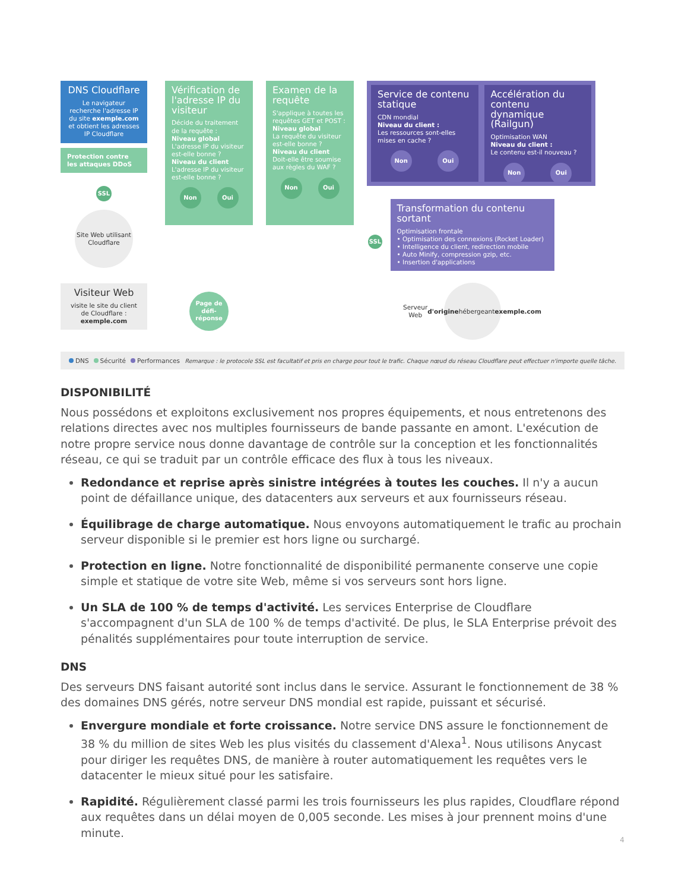DNS Cloudflare
Le navigateur recherche l'adresse IP du site exemple.com et obtient les adresses IP Cloudflare
Protection contre les attaques DDoS
SSL
Site Web utilisant Cloudflare
Visiteur Web
visite le site du client de Cloudflare : exemple.com
Vérification de l'adresse IP du visiteur
Décide du traitement de la requête :
Niveau global
L'adresse IP du visiteur est-elle bonne ?
Niveau du client
L'adresse IP du visiteur est-elle bonne ?
Non Oui
Page de défi-réponse
Examen de la requête
S'applique à toutes les requêtes GET et POST :
Niveau global
La requête du visiteur est-elle bonne ?
Niveau du client
Doit-elle être soumise aux règles du WAF ?
Non Oui
SSL
Service de contenu statique
CDN mondial
Niveau du client :
Les ressources sont-elles mises en cache ?
Non Oui
Accélération du contenu dynamique (Railgun)
Optimisation WAN
Niveau du client :
Le contenu est-il nouveau ?
Non Oui
Transformation du contenu sortant
Optimisation frontale
• Optimisation des connexions (Rocket Loader)
• Intelligence du client, redirection mobile
• Auto Minify, compression gzip, etc.
• Insertion d'applications
Serveur Web d'origine hébergeant exemple.com
DNS Sécurité Performances Remarque : le protocole SSL est facultatif et pris en charge pour tout le trafic. Chaque nœud du réseau Cloudflare peut effectuer n'importe quelle tâche.
DISPONIBILITÉ
Nous possédons et exploitons exclusivement nos propres équipements, et nous entretenons des relations directes avec nos multiples fournisseurs de bande passante en amont. L'exécution de notre propre service nous donne davantage de contrôle sur la conception et les fonctionnalités réseau, ce qui se traduit par un contrôle efficace des flux à tous les niveaux.
Redondance et reprise après sinistre intégrées à toutes les couches. Il n'y a aucun point de défaillance unique, des datacenters aux serveurs et aux fournisseurs réseau.
Équilibrage de charge automatique. Nous envoyons automatiquement le trafic au prochain serveur disponible si le premier est hors ligne ou surchargé.
Protection en ligne. Notre fonctionnalité de disponibilité permanente conserve une copie simple et statique de votre site Web, même si vos serveurs sont hors ligne.
Un SLA de 100 % de temps d'activité. Les services Enterprise de Cloudflare s'accompagnent d'un SLA de 100 % de temps d'activité. De plus, le SLA Enterprise prévoit des pénalités supplémentaires pour toute interruption de service.
DNS
Des serveurs DNS faisant autorité sont inclus dans le service. Assurant le fonctionnement de 38 % des domaines DNS gérés, notre serveur DNS mondial est rapide, puissant et sécurisé.
Envergure mondiale et forte croissance. Notre service DNS assure le fonctionnement de 38 % du million de sites Web les plus visités du classement d'Alexa<sup>1</sup>. Nous utilisons Anycast pour diriger les requêtes DNS, de manière à router automatiquement les requêtes vers le datacenter le mieux situé pour les satisfaire.
Rapidité. Régulièrement classé parmi les trois fournisseurs les plus rapides, Cloudflare répond aux requêtes dans un délai moyen de 0,005 seconde. Les mises à jour prennent moins d'une minute.
4